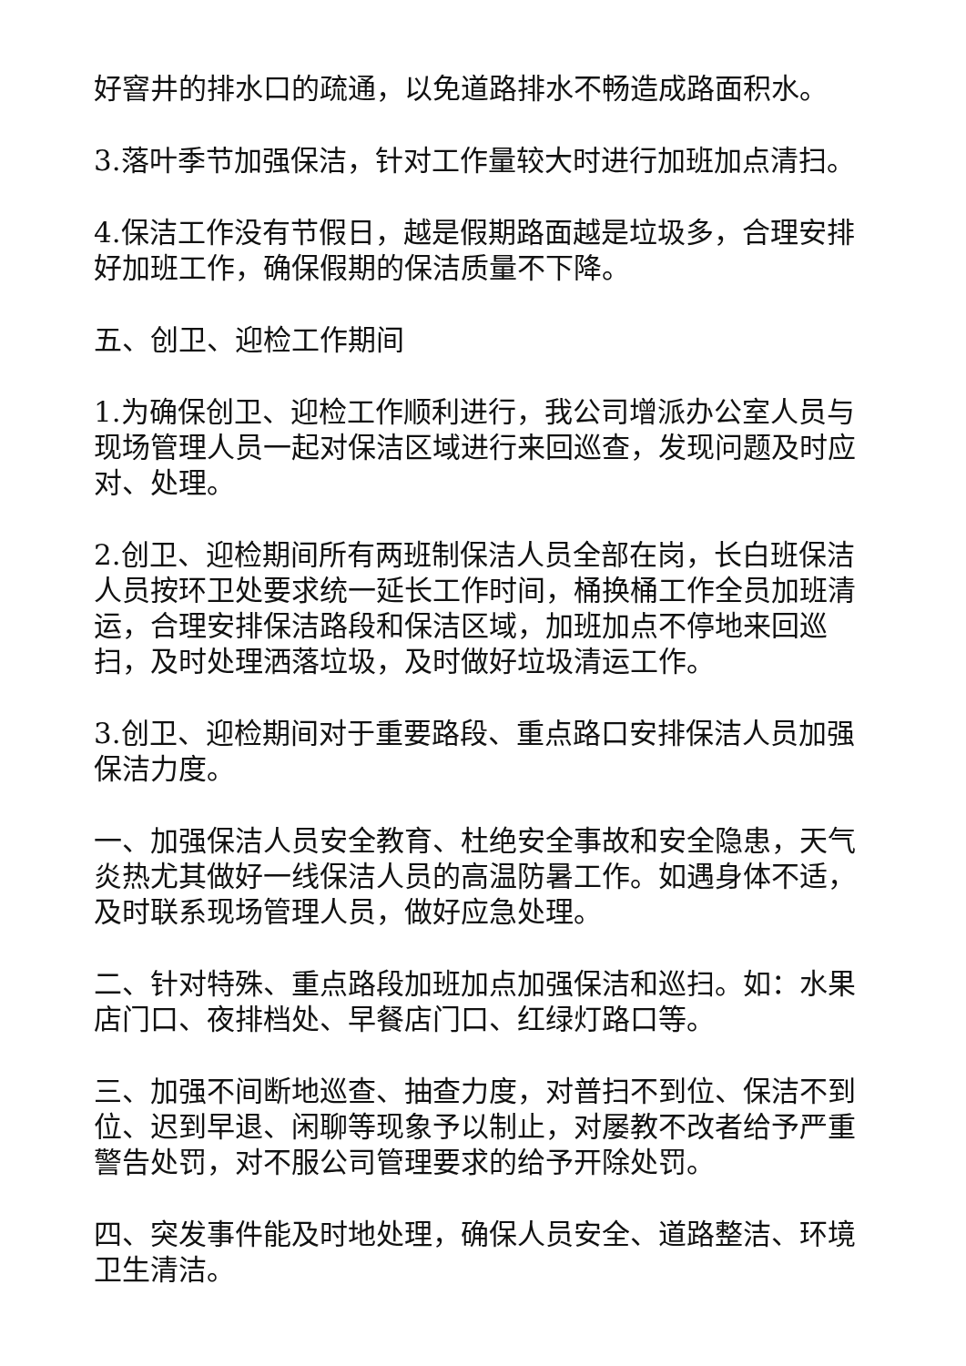好窨井的排水口的疏通，以免道路排水不畅造成路面积水。
3.落叶季节加强保洁，针对工作量较大时进行加班加点清扫。
4.保洁工作没有节假日，越是假期路面越是垃圾多，合理安排好加班工作，确保假期的保洁质量不下降。
五、创卫、迎检工作期间
1.为确保创卫、迎检工作顺利进行，我公司增派办公室人员与现场管理人员一起对保洁区域进行来回巡查，发现问题及时应对、处理。
2.创卫、迎检期间所有两班制保洁人员全部在岗，长白班保洁人员按环卫处要求统一延长工作时间，桶换桶工作全员加班清运，合理安排保洁路段和保洁区域，加班加点不停地来回巡扫，及时处理洒落垃圾，及时做好垃圾清运工作。
3.创卫、迎检期间对于重要路段、重点路口安排保洁人员加强保洁力度。
一、加强保洁人员安全教育、杜绝安全事故和安全隐患，天气炎热尤其做好一线保洁人员的高温防暑工作。如遇身体不适，及时联系现场管理人员，做好应急处理。
二、针对特殊、重点路段加班加点加强保洁和巡扫。如：水果店门口、夜排档处、早餐店门口、红绿灯路口等。
三、加强不间断地巡查、抽查力度，对普扫不到位、保洁不到位、迟到早退、闲聊等现象予以制止，对屡教不改者给予严重警告处罚，对不服公司管理要求的给予开除处罚。
四、突发事件能及时地处理，确保人员安全、道路整洁、环境卫生清洁。